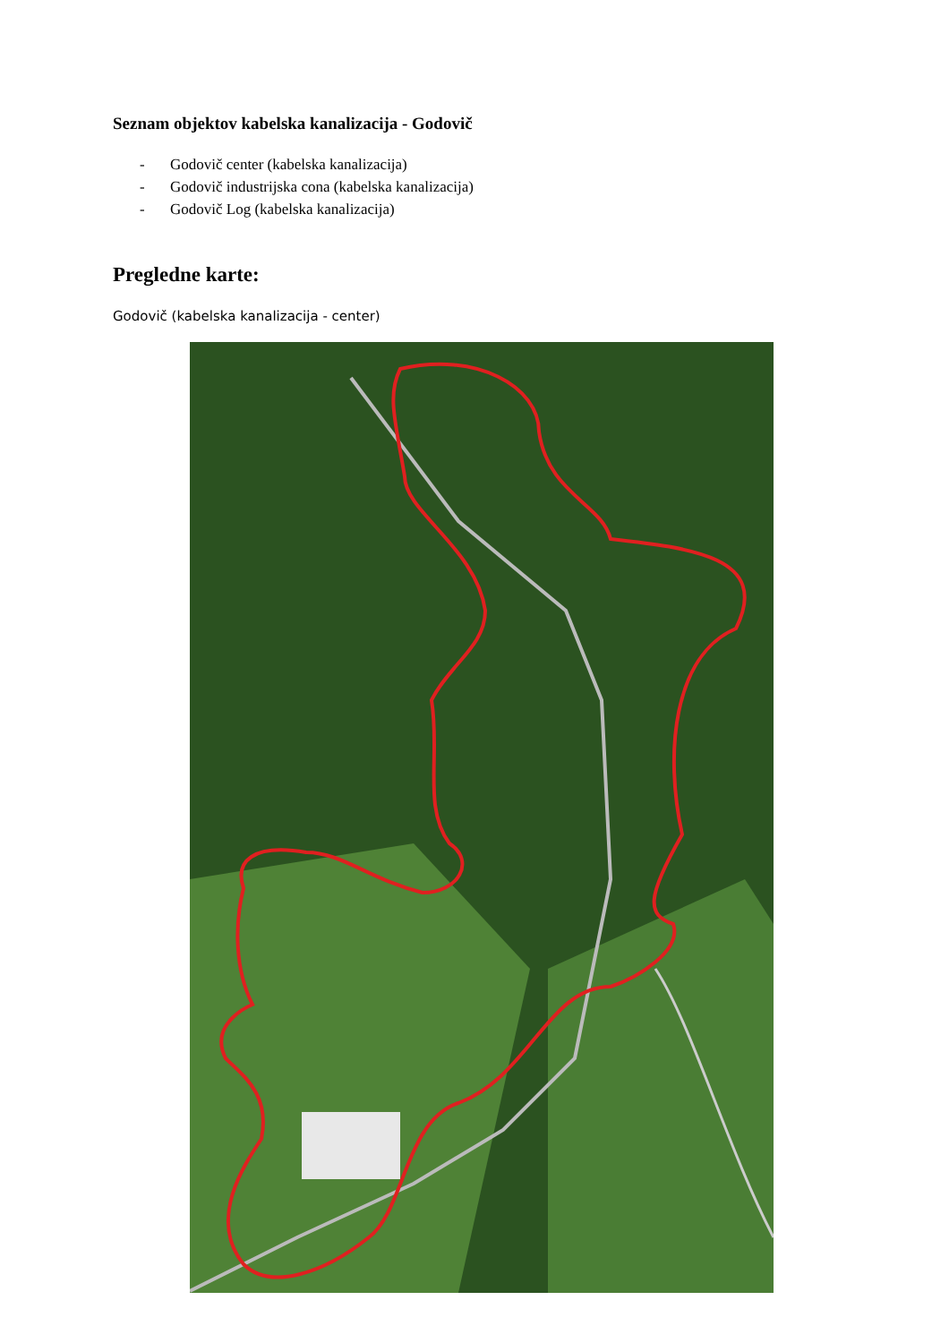Seznam objektov kabelska kanalizacija - Godovič
- Godovič center (kabelska kanalizacija)
- Godovič industrijska cona (kabelska kanalizacija)
- Godovič Log (kabelska kanalizacija)
Pregledne karte:
Godovič (kabelska kanalizacija - center)